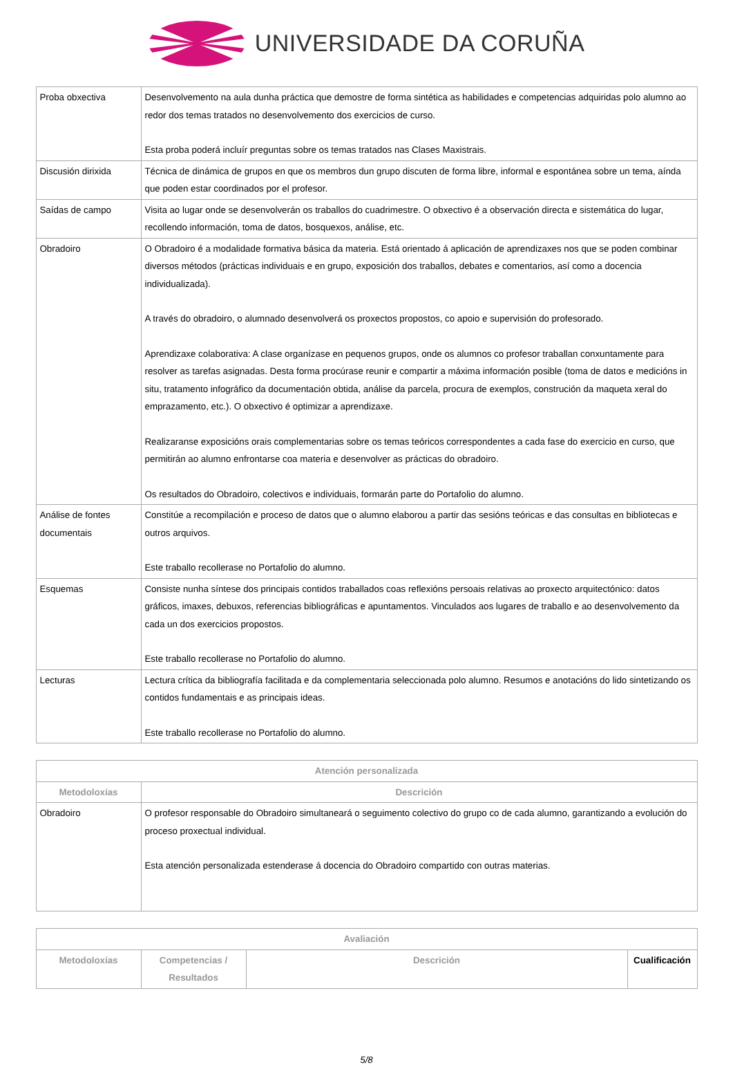UNIVERSIDADE DA CORUÑA
| Proba obxectiva | Desenvolvemento na aula dunha práctica que demostre de forma sintética as habilidades e competencias adquiridas polo alumno ao redor dos temas tratados no desenvolvemento dos exercicios de curso. Esta proba poderá incluír preguntas sobre os temas tratados nas Clases Maxistrais. |
| Discusión dirixida | Técnica de dinámica de grupos en que os membros dun grupo discuten de forma libre, informal e espontánea sobre un tema, aínda que poden estar coordinados por el profesor. |
| Saídas de campo | Visita ao lugar onde se desenvolverán os traballos do cuadrimestre. O obxectivo é a observación directa e sistemática do lugar, recollendo información, toma de datos, bosquexos, análise, etc. |
| Obradoiro | O Obradoiro é a modalidade formativa básica da materia. Está orientado á aplicación de aprendizaxes nos que se poden combinar diversos métodos (prácticas individuais e en grupo, exposición dos traballos, debates e comentarios, así como a docencia individualizada). A través do obradoiro, o alumnado desenvolverá os proxectos propostos, co apoio e supervisión do profesorado. Aprendizaxe colaborativa: A clase organízase en pequenos grupos, onde os alumnos co profesor traballan conxuntamente para resolver as tarefas asignadas. Desta forma procúrase reunir e compartir a máxima información posible (toma de datos e medicións in situ, tratamento infográfico da documentación obtida, análise da parcela, procura de exemplos, construción da maqueta xeral do emprazamento, etc.). O obxectivo é optimizar a aprendizaxe. Realizaranse exposicións orais complementarias sobre os temas teóricos correspondentes a cada fase do exercicio en curso, que permitirán ao alumno enfrontarse coa materia e desenvolver as prácticas do obradoiro. Os resultados do Obradoiro, colectivos e individuais, formarán parte do Portafolio do alumno. |
| Análise de fontes documentais | Constitúe a recompilación e proceso de datos que o alumno elaborou a partir das sesións teóricas e das consultas en bibliotecas e outros arquivos. Este traballo recollerase no Portafolio do alumno. |
| Esquemas | Consiste nunha síntese dos principais contidos traballados coas reflexións persoais relativas ao proxecto arquitectónico: datos gráficos, imaxes, debuxos, referencias bibliográficas e apuntamentos. Vinculados aos lugares de traballo e ao desenvolvemento da cada un dos exercicios propostos. Este traballo recollerase no Portafolio do alumno. |
| Lecturas | Lectura crítica da bibliografía facilitada e da complementaria seleccionada polo alumno. Resumos e anotacións do lido sintetizando os contidos fundamentais e as principais ideas. Este traballo recollerase no Portafolio do alumno. |
| Atención personalizada | |
| --- | --- |
| Metodoloxías | Descrición |
| Obradoiro | O profesor responsable do Obradoiro simultaneará o seguimento colectivo do grupo co de cada alumno, garantizando a evolución do proceso proxectual individual. Esta atención personalizada estenderase á docencia do Obradoiro compartido con outras materias. |
| Avaliación | | | |
| --- | --- | --- | --- |
| Metodoloxías | Competencias / Resultados | Descrición | Cualificación |
5/8